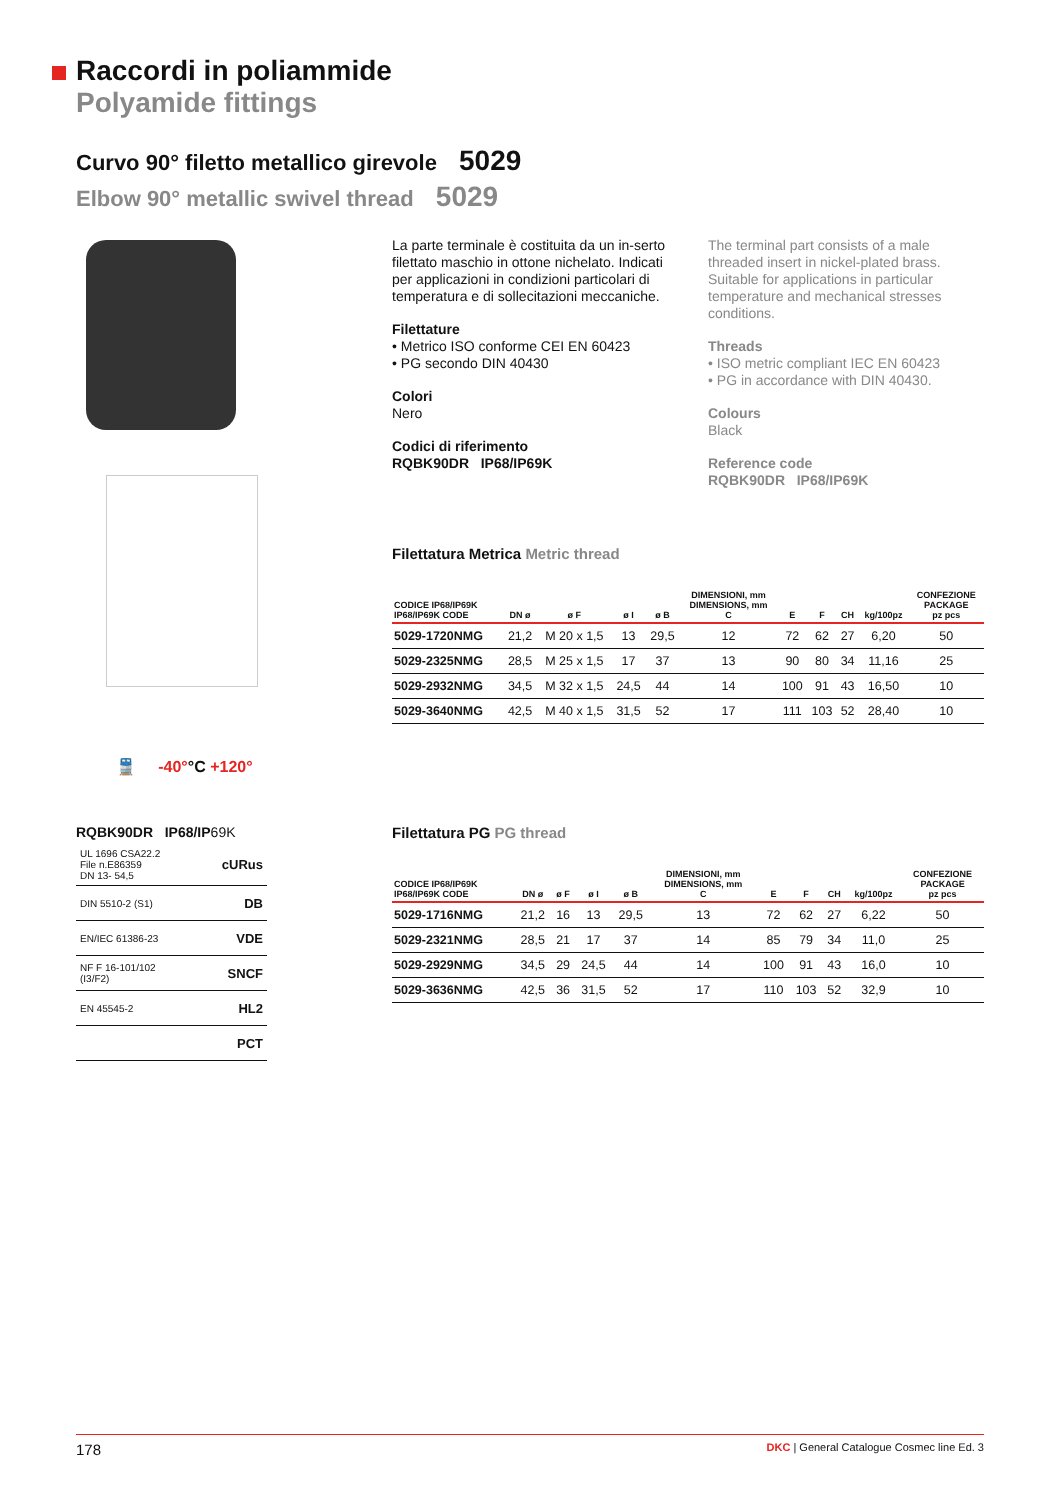Raccordi in poliammide
Polyamide fittings
Curvo 90° filetto metallico girevole 5029
Elbow 90° metallic swivel thread 5029
🚆 -40°°C +120°
RQBK90DR IP68/IP69K
| UL 1696 CSA22.2 File n.E86359 DN 13- 54,5 | cURus |
| DIN 5510-2 (S1) | DB |
| EN/IEC 61386-23 | VDE |
| NF F 16-101/102 (I3/F2) | SNCF |
| EN 45545-2 | HL2 |
| | PCT |
La parte terminale è costituita da un in-serto filettato maschio in ottone nichelato. Indicati per applicazioni in condizioni particolari di temperatura e di sollecitazioni meccaniche.
Filettature
• Metrico ISO conforme CEI EN 60423
• PG secondo DIN 40430
Colori
Nero
Codici di riferimento
RQBK90DR IP68/IP69K
The terminal part consists of a male threaded insert in nickel-plated brass. Suitable for applications in particular temperature and mechanical stresses conditions.
Threads
• ISO metric compliant IEC EN 60423
• PG in accordance with DIN 40430.
Colours
Black
Reference code
RQBK90DR IP68/IP69K
Filettatura Metrica Metric thread
| CODICE IP68/IP69K IP68/IP69K CODE | DN ø | ø F | ø I | ø B | DIMENSIONI, mm DIMENSIONS, mm C | E | F | CH | kg/100pz | CONFEZIONE PACKAGE pz pcs |
| --- | --- | --- | --- | --- | --- | --- | --- | --- | --- | --- |
| 5029-1720NMG | 21,2 | M 20 x 1,5 | 13 | 29,5 | 12 | 72 | 62 | 27 | 6,20 | 50 |
| 5029-2325NMG | 28,5 | M 25 x 1,5 | 17 | 37 | 13 | 90 | 80 | 34 | 11,16 | 25 |
| 5029-2932NMG | 34,5 | M 32 x 1,5 | 24,5 | 44 | 14 | 100 | 91 | 43 | 16,50 | 10 |
| 5029-3640NMG | 42,5 | M 40 x 1,5 | 31,5 | 52 | 17 | 111 | 103 | 52 | 28,40 | 10 |
Filettatura PG PG thread
| CODICE IP68/IP69K IP68/IP69K CODE | DN ø | ø F | ø I | ø B | DIMENSIONI, mm DIMENSIONS, mm C | E | F | CH | kg/100pz | CONFEZIONE PACKAGE pz pcs |
| --- | --- | --- | --- | --- | --- | --- | --- | --- | --- | --- |
| 5029-1716NMG | 21,2 | 16 | 13 | 29,5 | 13 | 72 | 62 | 27 | 6,22 | 50 |
| 5029-2321NMG | 28,5 | 21 | 17 | 37 | 14 | 85 | 79 | 34 | 11,0 | 25 |
| 5029-2929NMG | 34,5 | 29 | 24,5 | 44 | 14 | 100 | 91 | 43 | 16,0 | 10 |
| 5029-3636NMG | 42,5 | 36 | 31,5 | 52 | 17 | 110 | 103 | 52 | 32,9 | 10 |
178
DKC | General Catalogue Cosmec line Ed. 3